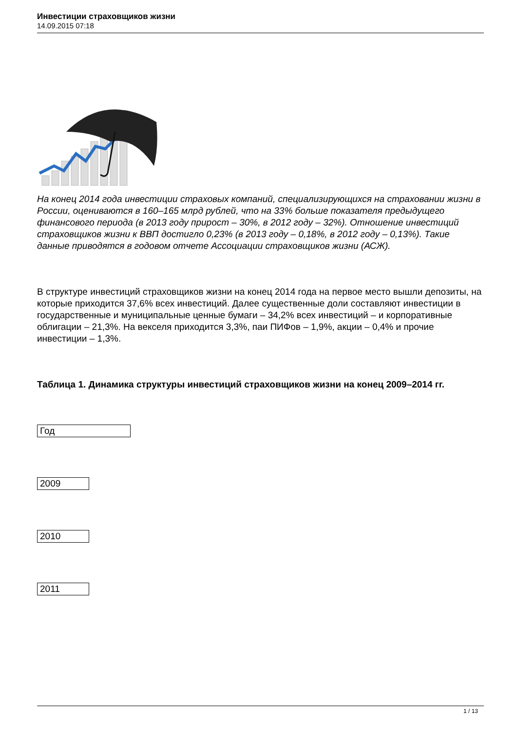Инвестиции страховщиков жизни
14.09.2015 07:18
На конец 2014 года инвестиции страховых компаний, специализирующихся на страховании жизни в России, оцениваются в 160–165 млрд рублей, что на 33% больше показателя предыдущего финансового периода (в 2013 году прирост – 30%, в 2012 году – 32%). Отношение инвестиций страховщиков жизни к ВВП достигло 0,23% (в 2013 году – 0,18%, в 2012 году – 0,13%). Такие данные приводятся в годовом отчете Ассоциации страховщиков жизни (АСЖ).
В структуре инвестиций страховщиков жизни на конец 2014 года на первое место вышли депозиты, на которые приходится 37,6% всех инвестиций. Далее существенные доли составляют инвестиции в государственные и муниципальные ценные бумаги – 34,2% всех инвестиций – и корпоративные облигации – 21,3%. На векселя приходится 3,3%, паи ПИФов – 1,9%, акции – 0,4% и прочие инвестиции – 1,3%.
Таблица 1. Динамика структуры инвестиций страховщиков жизни на конец 2009–2014 гг.
| Год |
| --- |
| 2009 |
| 2010 |
| 2011 |
1 / 13